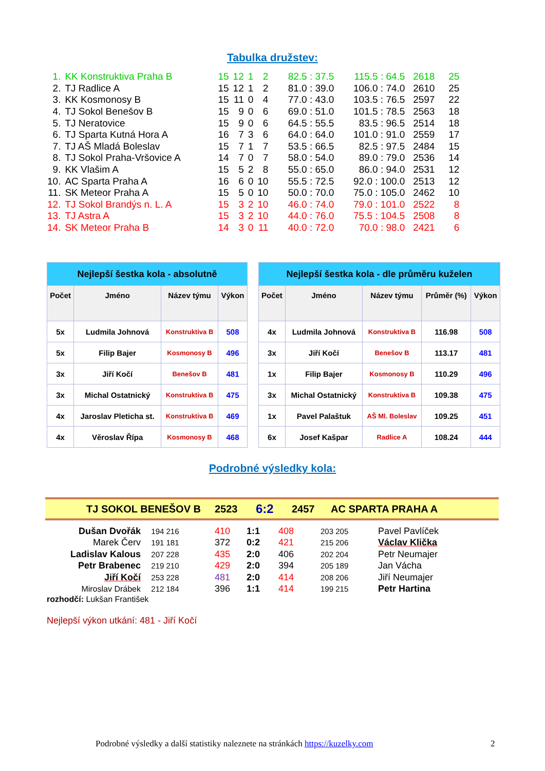Tabulka družstev:
| 1. | KK Konstruktiva Praha B | 15 | 12 | 1 | 2 | 82.5 : 37.5 | 115.5 : 64.5 | 2618 | 25 |
| 2. | TJ Radlice A | 15 | 12 | 1 | 2 | 81.0 : 39.0 | 106.0 : 74.0 | 2610 | 25 |
| 3. | KK Kosmonosy B | 15 | 11 | 0 | 4 | 77.0 : 43.0 | 103.5 : 76.5 | 2597 | 22 |
| 4. | TJ Sokol Benešov B | 15 | 9 | 0 | 6 | 69.0 : 51.0 | 101.5 : 78.5 | 2563 | 18 |
| 5. | TJ Neratovice | 15 | 9 | 0 | 6 | 64.5 : 55.5 | 83.5 : 96.5 | 2514 | 18 |
| 6. | TJ Sparta Kutná Hora A | 16 | 7 | 3 | 6 | 64.0 : 64.0 | 101.0 : 91.0 | 2559 | 17 |
| 7. | TJ AŠ Mladá Boleslav | 15 | 7 | 1 | 7 | 53.5 : 66.5 | 82.5 : 97.5 | 2484 | 15 |
| 8. | TJ Sokol Praha-Vršovice A | 14 | 7 | 0 | 7 | 58.0 : 54.0 | 89.0 : 79.0 | 2536 | 14 |
| 9. | KK Vlašim A | 15 | 5 | 2 | 8 | 55.0 : 65.0 | 86.0 : 94.0 | 2531 | 12 |
| 10. | AC Sparta Praha A | 16 | 6 | 0 | 10 | 55.5 : 72.5 | 92.0 : 100.0 | 2513 | 12 |
| 11. | SK Meteor Praha A | 15 | 5 | 0 | 10 | 50.0 : 70.0 | 75.0 : 105.0 | 2462 | 10 |
| 12. | TJ Sokol Brandýs n. L. A | 15 | 3 | 2 | 10 | 46.0 : 74.0 | 79.0 : 101.0 | 2522 | 8 |
| 13. | TJ Astra A | 15 | 3 | 2 | 10 | 44.0 : 76.0 | 75.5 : 104.5 | 2508 | 8 |
| 14. | SK Meteor Praha B | 14 | 3 | 0 | 11 | 40.0 : 72.0 | 70.0 : 98.0 | 2421 | 6 |
| Nejlepší šestka kola - absolutně | | | |
| Počet | Jméno | Název týmu | Výkon |
| 5x | Ludmila Johnová | Konstruktiva B | 508 |
| 5x | Filip Bajer | Kosmonosy B | 496 |
| 3x | Jiří Kočí | Benešov B | 481 |
| 3x | Michal Ostatnický | Konstruktiva B | 475 |
| 4x | Jaroslav Pleticha st. | Konstruktiva B | 469 |
| 4x | Věroslav Řípa | Kosmonosy B | 468 |
| Nejlepší šestka kola - dle průměru kuželen | | | | |
| Počet | Jméno | Název týmu | Průměr (%) | Výkon |
| 4x | Ludmila Johnová | Konstruktiva B | 116.98 | 508 |
| 3x | Jiří Kočí | Benešov B | 113.17 | 481 |
| 1x | Filip Bajer | Kosmonosy B | 110.29 | 496 |
| 3x | Michal Ostatnický | Konstruktiva B | 109.38 | 475 |
| 1x | Pavel Palaštuk | AŠ Ml. Boleslav | 109.25 | 451 |
| 6x | Josef Kašpar | Radlice A | 108.24 | 444 |
Podrobné výsledky kola:
TJ SOKOL BENEŠOV B 2523 6:2 2457 AC SPARTA PRAHA A
| Dušan Dvořák | 194 216 | 410 | 1:1 | 408 | 203 205 | Pavel Pavlíček |
| Marek Červ | 191 181 | 372 | 0:2 | 421 | 215 206 | Václav Klička |
| Ladislav Kalous | 207 228 | 435 | 2:0 | 406 | 202 204 | Petr Neumajer |
| Petr Brabenec | 219 210 | 429 | 2:0 | 394 | 205 189 | Jan Vácha |
| Jiří Kočí | 253 228 | 481 | 2:0 | 414 | 208 206 | Jiří Neumajer |
| Miroslav Drábek | 212 184 | 396 | 1:1 | 414 | 199 215 | Petr Hartina |
rozhodčí: Lukšan František
Nejlepší výkon utkání: 481 - Jiří Kočí
Podrobné výsledky a další statistiky naleznete na stránkách https://kuzelky.com
2